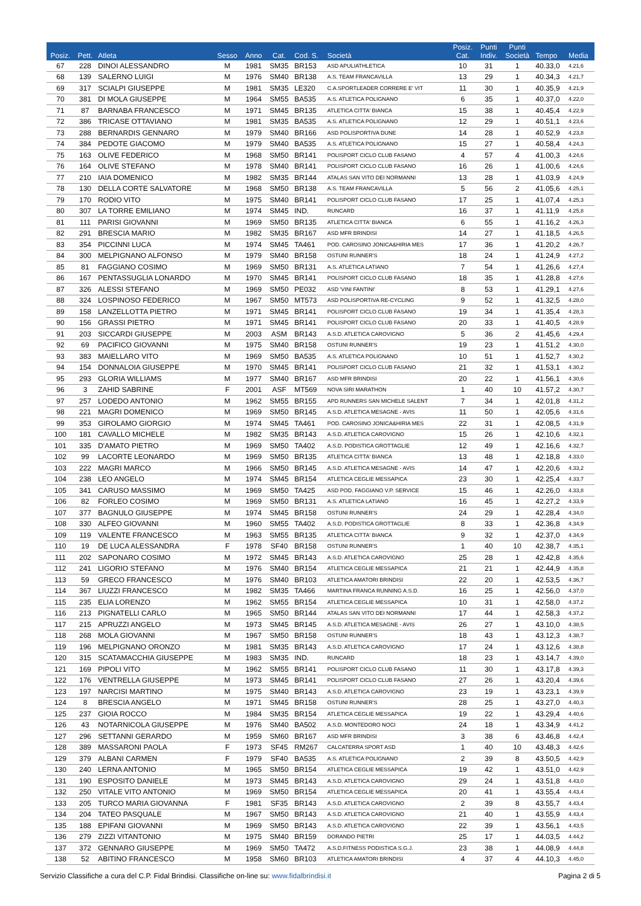| Posiz. | Pett. | Atleta | Sesso | Anno | Cat. | Cod. S. | Società | Posiz. Cat. | Punti Indiv. | Punti Società | Tempo | Media |
| --- | --- | --- | --- | --- | --- | --- | --- | --- | --- | --- | --- | --- |
| 67 | 228 | DINOI ALESSANDRO | M | 1981 | SM35 | BR153 | ASD APULIATHLETICA | 10 | 31 | 1 | 40.33,0 | 4.21,6 |
| 68 | 139 | SALERNO LUIGI | M | 1976 | SM40 | BR138 | A.S. TEAM FRANCAVILLA | 13 | 29 | 1 | 40.34,3 | 4.21,7 |
| 69 | 317 | SCIALPI GIUSEPPE | M | 1981 | SM35 | LE320 | C.A.SPORTLEADER CORRERE E' VIT | 11 | 30 | 1 | 40.35,9 | 4.21,9 |
| 70 | 381 | DI MOLA GIUSEPPE | M | 1964 | SM55 | BA535 | A.S. ATLETICA POLIGNANO | 6 | 35 | 1 | 40.37,0 | 4.22,0 |
| 71 | 87 | BARNABA FRANCESCO | M | 1971 | SM45 | BR135 | ATLETICA CITTA' BIANCA | 15 | 38 | 1 | 40.45,4 | 4.22,9 |
| 72 | 386 | TRICASE OTTAVIANO | M | 1981 | SM35 | BA535 | A.S. ATLETICA POLIGNANO | 12 | 29 | 1 | 40.51,1 | 4.23,6 |
| 73 | 288 | BERNARDIS GENNARO | M | 1979 | SM40 | BR166 | ASD POLISPORTIVA DUNE | 14 | 28 | 1 | 40.52,9 | 4.23,8 |
| 74 | 384 | PEDOTE GIACOMO | M | 1979 | SM40 | BA535 | A.S. ATLETICA POLIGNANO | 15 | 27 | 1 | 40.58,4 | 4.24,3 |
| 75 | 163 | OLIVE FEDERICO | M | 1968 | SM50 | BR141 | POLISPORT CICLO CLUB FASANO | 4 | 57 | 4 | 41.00,3 | 4.24,6 |
| 76 | 164 | OLIVE STEFANO | M | 1978 | SM40 | BR141 | POLISPORT CICLO CLUB FASANO | 16 | 26 | 1 | 41.00,6 | 4.24,6 |
| 77 | 210 | IAIA DOMENICO | M | 1982 | SM35 | BR144 | ATALAS SAN VITO DEI NORMANNI | 13 | 28 | 1 | 41.03,9 | 4.24,9 |
| 78 | 130 | DELLA CORTE SALVATORE | M | 1968 | SM50 | BR138 | A.S. TEAM FRANCAVILLA | 5 | 56 | 2 | 41.05,6 | 4.25,1 |
| 79 | 170 | RODIO VITO | M | 1975 | SM40 | BR141 | POLISPORT CICLO CLUB FASANO | 17 | 25 | 1 | 41.07,4 | 4.25,3 |
| 80 | 307 | LA TORRE EMILIANO | M | 1974 | SM45 | IND. | RUNCARD | 16 | 37 | 1 | 41.11,9 | 4.25,8 |
| 81 | 111 | PARISI GIOVANNI | M | 1969 | SM50 | BR135 | ATLETICA CITTA' BIANCA | 6 | 55 | 1 | 41.16,2 | 4.26,3 |
| 82 | 291 | BRESCIA MARIO | M | 1982 | SM35 | BR167 | ASD MFR BRINDISI | 14 | 27 | 1 | 41.18,5 | 4.26,5 |
| 83 | 354 | PICCINNI LUCA | M | 1974 | SM45 | TA461 | POD. CAROSINO JONICA&HIRIA MES | 17 | 36 | 1 | 41.20,2 | 4.26,7 |
| 84 | 300 | MELPIGNANO ALFONSO | M | 1979 | SM40 | BR158 | OSTUNI RUNNER'S | 18 | 24 | 1 | 41.24,9 | 4.27,2 |
| 85 | 81 | FAGGIANO COSIMO | M | 1969 | SM50 | BR131 | A.S. ATLETICA LATIANO | 7 | 54 | 1 | 41.26,6 | 4.27,4 |
| 86 | 167 | PENTASSUGLIA LONARDO | M | 1970 | SM45 | BR141 | POLISPORT CICLO CLUB FASANO | 18 | 35 | 1 | 41.28,8 | 4.27,6 |
| 87 | 326 | ALESSI STEFANO | M | 1969 | SM50 | PE032 | ASD 'VINI FANTINI' | 8 | 53 | 1 | 41.29,1 | 4.27,6 |
| 88 | 324 | LOSPINOSO FEDERICO | M | 1967 | SM50 | MT573 | ASD POLISPORTIVA RE-CYCLING | 9 | 52 | 1 | 41.32,5 | 4.28,0 |
| 89 | 158 | LANZELLOTTA PIETRO | M | 1971 | SM45 | BR141 | POLISPORT CICLO CLUB FASANO | 19 | 34 | 1 | 41.35,4 | 4.28,3 |
| 90 | 156 | GRASSI PIETRO | M | 1971 | SM45 | BR141 | POLISPORT CICLO CLUB FASANO | 20 | 33 | 1 | 41.40,5 | 4.28,9 |
| 91 | 203 | SICCARDI GIUSEPPE | M | 2003 | ASM | BR143 | A.S.D. ATLETICA CAROVIGNO | 5 | 36 | 2 | 41.45,6 | 4.29,4 |
| 92 | 69 | PACIFICO GIOVANNI | M | 1975 | SM40 | BR158 | OSTUNI RUNNER'S | 19 | 23 | 1 | 41.51,2 | 4.30,0 |
| 93 | 383 | MAIELLARO VITO | M | 1969 | SM50 | BA535 | A.S. ATLETICA POLIGNANO | 10 | 51 | 1 | 41.52,7 | 4.30,2 |
| 94 | 154 | DONNALOIA GIUSEPPE | M | 1970 | SM45 | BR141 | POLISPORT CICLO CLUB FASANO | 21 | 32 | 1 | 41.53,1 | 4.30,2 |
| 95 | 293 | GLORIA WILLIAMS | M | 1977 | SM40 | BR167 | ASD MFR BRINDISI | 20 | 22 | 1 | 41.56,1 | 4.30,6 |
| 96 | 3 | ZAHID SABRINE | F | 2001 | ASF | MT569 | NOVA SIRI MARATHON | 1 | 40 | 10 | 41.57,2 | 4.30,7 |
| 97 | 257 | LODEDO ANTONIO | M | 1962 | SM55 | BR155 | APD RUNNERS SAN MICHELE SALENT | 7 | 34 | 1 | 42.01,8 | 4.31,2 |
| 98 | 221 | MAGRI DOMENICO | M | 1969 | SM50 | BR145 | A.S.D. ATLETICA MESAGNE - AVIS | 11 | 50 | 1 | 42.05,6 | 4.31,6 |
| 99 | 353 | GIROLAMO GIORGIO | M | 1974 | SM45 | TA461 | POD. CAROSINO JONICA&HIRIA MES | 22 | 31 | 1 | 42.08,5 | 4.31,9 |
| 100 | 181 | CAVALLO MICHELE | M | 1982 | SM35 | BR143 | A.S.D. ATLETICA CAROVIGNO | 15 | 26 | 1 | 42.10,6 | 4.32,1 |
| 101 | 335 | D'AMATO PIETRO | M | 1969 | SM50 | TA402 | A.S.D. PODISTICA GROTTAGLIE | 12 | 49 | 1 | 42.16,6 | 4.32,7 |
| 102 | 99 | LACORTE LEONARDO | M | 1969 | SM50 | BR135 | ATLETICA CITTA' BIANCA | 13 | 48 | 1 | 42.18,8 | 4.33,0 |
| 103 | 222 | MAGRI MARCO | M | 1966 | SM50 | BR145 | A.S.D. ATLETICA MESAGNE - AVIS | 14 | 47 | 1 | 42.20,6 | 4.33,2 |
| 104 | 238 | LEO ANGELO | M | 1974 | SM45 | BR154 | ATLETICA CEGLIE MESSAPICA | 23 | 30 | 1 | 42.25,4 | 4.33,7 |
| 105 | 341 | CARUSO MASSIMO | M | 1969 | SM50 | TA425 | ASD POD. FAGGIANO V.P. SERVICE | 15 | 46 | 1 | 42.26,0 | 4.33,8 |
| 106 | 82 | FORLEO COSIMO | M | 1969 | SM50 | BR131 | A.S. ATLETICA LATIANO | 16 | 45 | 1 | 42.27,2 | 4.33,9 |
| 107 | 377 | BAGNULO GIUSEPPE | M | 1974 | SM45 | BR158 | OSTUNI RUNNER'S | 24 | 29 | 1 | 42.28,4 | 4.34,0 |
| 108 | 330 | ALFEO GIOVANNI | M | 1960 | SM55 | TA402 | A.S.D. PODISTICA GROTTAGLIE | 8 | 33 | 1 | 42.36,8 | 4.34,9 |
| 109 | 119 | VALENTE FRANCESCO | M | 1963 | SM55 | BR135 | ATLETICA CITTA' BIANCA | 9 | 32 | 1 | 42.37,0 | 4.34,9 |
| 110 | 19 | DE LUCA ALESSANDRA | F | 1978 | SF40 | BR158 | OSTUNI RUNNER'S | 1 | 40 | 10 | 42.38,7 | 4.35,1 |
| 111 | 202 | SAPONARO COSIMO | M | 1972 | SM45 | BR143 | A.S.D. ATLETICA CAROVIGNO | 25 | 28 | 1 | 42.42,8 | 4.35,6 |
| 112 | 241 | LIGORIO STEFANO | M | 1976 | SM40 | BR154 | ATLETICA CEGLIE MESSAPICA | 21 | 21 | 1 | 42.44,9 | 4.35,8 |
| 113 | 59 | GRECO FRANCESCO | M | 1976 | SM40 | BR103 | ATLETICA AMATORI BRINDISI | 22 | 20 | 1 | 42.53,5 | 4.36,7 |
| 114 | 367 | LIUZZI FRANCESCO | M | 1982 | SM35 | TA466 | MARTINA FRANCA RUNNING A.S.D. | 16 | 25 | 1 | 42.56,0 | 4.37,0 |
| 115 | 235 | ELIA LORENZO | M | 1962 | SM55 | BR154 | ATLETICA CEGLIE MESSAPICA | 10 | 31 | 1 | 42.58,0 | 4.37,2 |
| 116 | 213 | PIGNATELLI CARLO | M | 1965 | SM50 | BR144 | ATALAS SAN VITO DEI NORMANNI | 17 | 44 | 1 | 42.58,3 | 4.37,2 |
| 117 | 215 | APRUZZI ANGELO | M | 1973 | SM45 | BR145 | A.S.D. ATLETICA MESAGNE - AVIS | 26 | 27 | 1 | 43.10,0 | 4.38,5 |
| 118 | 268 | MOLA GIOVANNI | M | 1967 | SM50 | BR158 | OSTUNI RUNNER'S | 18 | 43 | 1 | 43.12,3 | 4.38,7 |
| 119 | 196 | MELPIGNANO ORONZO | M | 1981 | SM35 | BR143 | A.S.D. ATLETICA CAROVIGNO | 17 | 24 | 1 | 43.12,6 | 4.38,8 |
| 120 | 315 | SCATAMACCHIA GIUSEPPE | M | 1983 | SM35 | IND. | RUNCARD | 18 | 23 | 1 | 43.14,7 | 4.39,0 |
| 121 | 169 | PIPOLI VITO | M | 1962 | SM55 | BR141 | POLISPORT CICLO CLUB FASANO | 11 | 30 | 1 | 43.17,8 | 4.39,3 |
| 122 | 176 | VENTRELLA GIUSEPPE | M | 1973 | SM45 | BR141 | POLISPORT CICLO CLUB FASANO | 27 | 26 | 1 | 43.20,4 | 4.39,6 |
| 123 | 197 | NARCISI MARTINO | M | 1975 | SM40 | BR143 | A.S.D. ATLETICA CAROVIGNO | 23 | 19 | 1 | 43.23,1 | 4.39,9 |
| 124 | 8 | BRESCIA ANGELO | M | 1971 | SM45 | BR158 | OSTUNI RUNNER'S | 28 | 25 | 1 | 43.27,0 | 4.40,3 |
| 125 | 237 | GIOIA ROCCO | M | 1984 | SM35 | BR154 | ATLETICA CEGLIE MESSAPICA | 19 | 22 | 1 | 43.29,4 | 4.40,6 |
| 126 | 43 | NOTARNICOLA GIUSEPPE | M | 1976 | SM40 | BA502 | A.S.D. MONTEDORO NOCI | 24 | 18 | 1 | 43.34,9 | 4.41,2 |
| 127 | 296 | SETTANNI GERARDO | M | 1959 | SM60 | BR167 | ASD MFR BRINDISI | 3 | 38 | 6 | 43.46,8 | 4.42,4 |
| 128 | 389 | MASSARONI PAOLA | F | 1973 | SF45 | RM267 | CALCATERRA SPORT ASD | 1 | 40 | 10 | 43.48,3 | 4.42,6 |
| 129 | 379 | ALBANI CARMEN | F | 1979 | SF40 | BA535 | A.S. ATLETICA POLIGNANO | 2 | 39 | 8 | 43.50,5 | 4.42,9 |
| 130 | 240 | LERNA ANTONIO | M | 1965 | SM50 | BR154 | ATLETICA CEGLIE MESSAPICA | 19 | 42 | 1 | 43.51,0 | 4.42,9 |
| 131 | 190 | ESPOSITO DANIELE | M | 1973 | SM45 | BR143 | A.S.D. ATLETICA CAROVIGNO | 29 | 24 | 1 | 43.51,8 | 4.43,0 |
| 132 | 250 | VITALE VITO ANTONIO | M | 1969 | SM50 | BR154 | ATLETICA CEGLIE MESSAPICA | 20 | 41 | 1 | 43.55,4 | 4.43,4 |
| 133 | 205 | TURCO MARIA GIOVANNA | F | 1981 | SF35 | BR143 | A.S.D. ATLETICA CAROVIGNO | 2 | 39 | 8 | 43.55,7 | 4.43,4 |
| 134 | 204 | TATEO PASQUALE | M | 1967 | SM50 | BR143 | A.S.D. ATLETICA CAROVIGNO | 21 | 40 | 1 | 43.55,9 | 4.43,4 |
| 135 | 188 | EPIFANI GIOVANNI | M | 1969 | SM50 | BR143 | A.S.D. ATLETICA CAROVIGNO | 22 | 39 | 1 | 43.56,1 | 4.43,5 |
| 136 | 279 | ZIZZI VITANTONIO | M | 1975 | SM40 | BR159 | DORANDO PIETRI | 25 | 17 | 1 | 44.03,5 | 4.44,2 |
| 137 | 372 | GENNARO GIUSEPPE | M | 1969 | SM50 | TA472 | A.S.D.FITNESS PODISTICA S.G.J. | 23 | 38 | 1 | 44.08,9 | 4.44,8 |
| 138 | 52 | ABITINO FRANCESCO | M | 1958 | SM60 | BR103 | ATLETICA AMATORI BRINDISI | 4 | 37 | 4 | 44.10,3 | 4.45,0 |
Servizio Classifiche a cura del C.P. Fidal Brindisi. Classifiche on-line su: www.fidalbrindisi.it Pagina 2 di 5